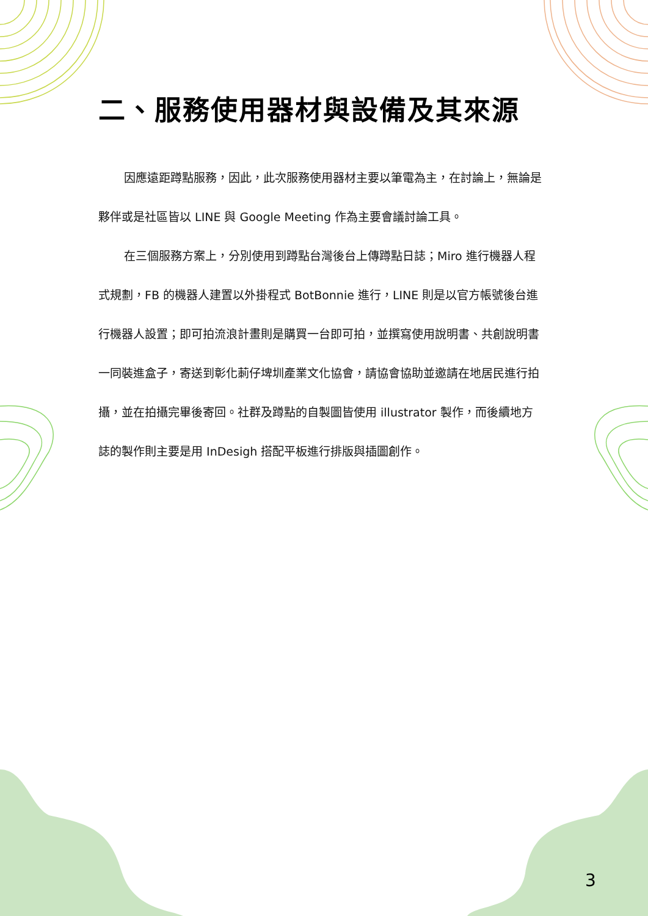二、服務使用器材與設備及其來源
因應遠距蹲點服務，因此，此次服務使用器材主要以筆電為主，在討論上，無論是夥伴或是社區皆以 LINE 與 Google Meeting 作為主要會議討論工具。
在三個服務方案上，分別使用到蹲點台灣後台上傳蹲點日誌；Miro 進行機器人程式規劃，FB 的機器人建置以外掛程式 BotBonnie 進行，LINE 則是以官方帳號後台進行機器人設置；即可拍流浪計畫則是購買一台即可拍，並撰寫使用說明書、共創說明書一同裝進盒子，寄送到彰化莿仔埤圳產業文化協會，請協會協助並邀請在地居民進行拍攝，並在拍攝完畢後寄回。社群及蹲點的自製圖皆使用 illustrator 製作，而後續地方誌的製作則主要是用 InDesigh 搭配平板進行排版與插圖創作。
3